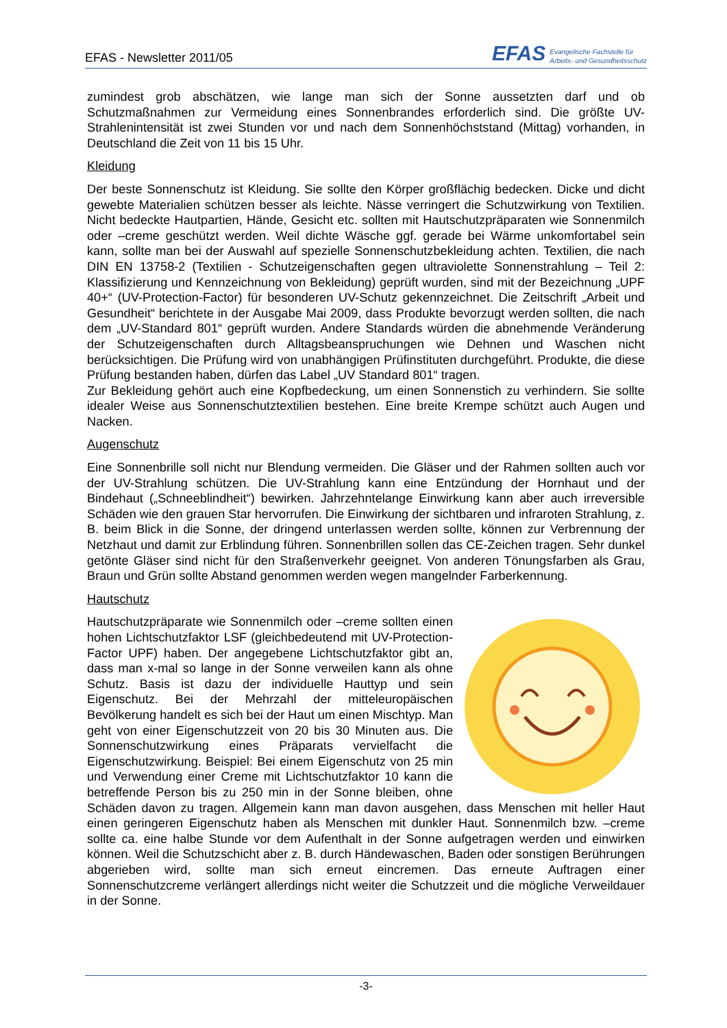EFAS - Newsletter 2011/05
EFAS Evangelische Fachstelle für
Arbeits- und Gesundheitsschutz
zumindest grob abschätzen, wie lange man sich der Sonne aussetzten darf und ob Schutzmaßnahmen zur Vermeidung eines Sonnenbrandes erforderlich sind. Die größte UV-Strahlenintensität ist zwei Stunden vor und nach dem Sonnenhöchststand (Mittag) vorhanden, in Deutschland die Zeit von 11 bis 15 Uhr.
Kleidung
Der beste Sonnenschutz ist Kleidung. Sie sollte den Körper großflächig bedecken. Dicke und dicht gewebte Materialien schützen besser als leichte. Nässe verringert die Schutzwirkung von Textilien. Nicht bedeckte Hautpartien, Hände, Gesicht etc. sollten mit Hautschutzpräparaten wie Sonnenmilch oder –creme geschützt werden. Weil dichte Wäsche ggf. gerade bei Wärme unkomfortabel sein kann, sollte man bei der Auswahl auf spezielle Sonnenschutzbekleidung achten. Textilien, die nach DIN EN 13758-2 (Textilien - Schutzeigenschaften gegen ultraviolette Sonnenstrahlung – Teil 2: Klassifizierung und Kennzeichnung von Bekleidung) geprüft wurden, sind mit der Bezeichnung „UPF 40+“ (UV-Protection-Factor) für besonderen UV-Schutz gekennzeichnet. Die Zeitschrift „Arbeit und Gesundheit“ berichtete in der Ausgabe Mai 2009, dass Produkte bevorzugt werden sollten, die nach dem „UV-Standard 801“ geprüft wurden. Andere Standards würden die abnehmende Veränderung der Schutzeigenschaften durch Alltagsbeanspruchungen wie Dehnen und Waschen nicht berücksichtigen. Die Prüfung wird von unabhängigen Prüfinstituten durchgeführt. Produkte, die diese Prüfung bestanden haben, dürfen das Label „UV Standard 801“ tragen.
Zur Bekleidung gehört auch eine Kopfbedeckung, um einen Sonnenstich zu verhindern. Sie sollte idealer Weise aus Sonnenschutztextilien bestehen. Eine breite Krempe schützt auch Augen und Nacken.
Augenschutz
Eine Sonnenbrille soll nicht nur Blendung vermeiden. Die Gläser und der Rahmen sollten auch vor der UV-Strahlung schützen. Die UV-Strahlung kann eine Entzündung der Hornhaut und der Bindehaut („Schneeblindheit“) bewirken. Jahrzehntelange Einwirkung kann aber auch irreversible Schäden wie den grauen Star hervorrufen. Die Einwirkung der sichtbaren und infraroten Strahlung, z. B. beim Blick in die Sonne, der dringend unterlassen werden sollte, können zur Verbrennung der Netzhaut und damit zur Erblindung führen. Sonnenbrillen sollen das CE-Zeichen tragen. Sehr dunkel getönte Gläser sind nicht für den Straßenverkehr geeignet. Von anderen Tönungsfarben als Grau, Braun und Grün sollte Abstand genommen werden wegen mangelnder Farberkennung.
Hautschutz
Hautschutzpräparate wie Sonnenmilch oder –creme sollten einen hohen Lichtschutzfaktor LSF (gleichbedeutend mit UV-Protection-Factor UPF) haben. Der angegebene Lichtschutzfaktor gibt an, dass man x-mal so lange in der Sonne verweilen kann als ohne Schutz. Basis ist dazu der individuelle Hauttyp und sein Eigenschutz. Bei der Mehrzahl der mitteleuropäischen Bevölkerung handelt es sich bei der Haut um einen Mischtyp. Man geht von einer Eigenschutzzeit von 20 bis 30 Minuten aus. Die Sonnenschutzwirkung eines Präparats vervielfacht die Eigenschutzwirkung. Beispiel: Bei einem Eigenschutz von 25 min und Verwendung einer Creme mit Lichtschutzfaktor 10 kann die betreffende Person bis zu 250 min in der Sonne bleiben, ohne Schäden davon zu tragen. Allgemein kann man davon ausgehen, dass Menschen mit heller Haut einen geringeren Eigenschutz haben als Menschen mit dunkler Haut. Sonnenmilch bzw. –creme sollte ca. eine halbe Stunde vor dem Aufenthalt in der Sonne aufgetragen werden und einwirken können. Weil die Schutzschicht aber z. B. durch Händewaschen, Baden oder sonstigen Berührungen abgerieben wird, sollte man sich erneut eincremen. Das erneute Auftragen einer Sonnenschutzcreme verlängert allerdings nicht weiter die Schutzzeit und die mögliche Verweildauer in der Sonne.
-3-